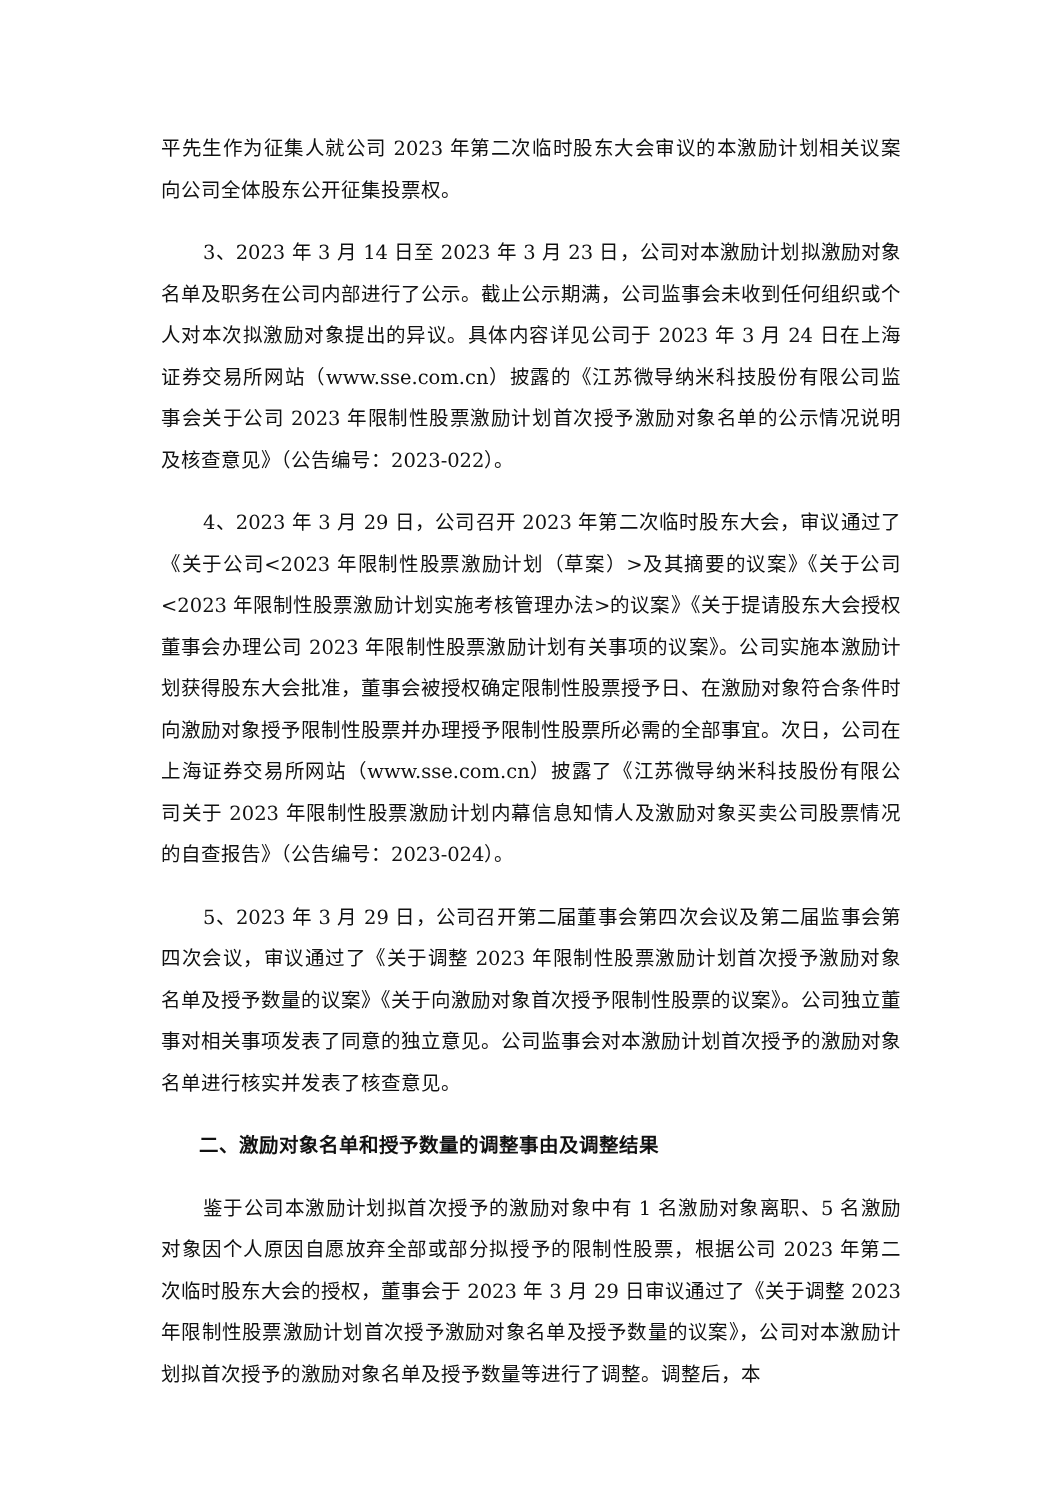平先生作为征集人就公司 2023 年第二次临时股东大会审议的本激励计划相关议案向公司全体股东公开征集投票权。
3、2023 年 3 月 14 日至 2023 年 3 月 23 日，公司对本激励计划拟激励对象名单及职务在公司内部进行了公示。截止公示期满，公司监事会未收到任何组织或个人对本次拟激励对象提出的异议。具体内容详见公司于 2023 年 3 月 24 日在上海证券交易所网站（www.sse.com.cn）披露的《江苏微导纳米科技股份有限公司监事会关于公司 2023 年限制性股票激励计划首次授予激励对象名单的公示情况说明及核查意见》（公告编号：2023-022）。
4、2023 年 3 月 29 日，公司召开 2023 年第二次临时股东大会，审议通过了《关于公司<2023 年限制性股票激励计划（草案）>及其摘要的议案》《关于公司<2023 年限制性股票激励计划实施考核管理办法>的议案》《关于提请股东大会授权董事会办理公司 2023 年限制性股票激励计划有关事项的议案》。公司实施本激励计划获得股东大会批准，董事会被授权确定限制性股票授予日、在激励对象符合条件时向激励对象授予限制性股票并办理授予限制性股票所必需的全部事宜。次日，公司在上海证券交易所网站（www.sse.com.cn）披露了《江苏微导纳米科技股份有限公司关于 2023 年限制性股票激励计划内幕信息知情人及激励对象买卖公司股票情况的自查报告》（公告编号：2023-024）。
5、2023 年 3 月 29 日，公司召开第二届董事会第四次会议及第二届监事会第四次会议，审议通过了《关于调整 2023 年限制性股票激励计划首次授予激励对象名单及授予数量的议案》《关于向激励对象首次授予限制性股票的议案》。公司独立董事对相关事项发表了同意的独立意见。公司监事会对本激励计划首次授予的激励对象名单进行核实并发表了核查意见。
二、激励对象名单和授予数量的调整事由及调整结果
鉴于公司本激励计划拟首次授予的激励对象中有 1 名激励对象离职、5 名激励对象因个人原因自愿放弃全部或部分拟授予的限制性股票，根据公司 2023 年第二次临时股东大会的授权，董事会于 2023 年 3 月 29 日审议通过了《关于调整 2023 年限制性股票激励计划首次授予激励对象名单及授予数量的议案》，公司对本激励计划拟首次授予的激励对象名单及授予数量等进行了调整。调整后，本